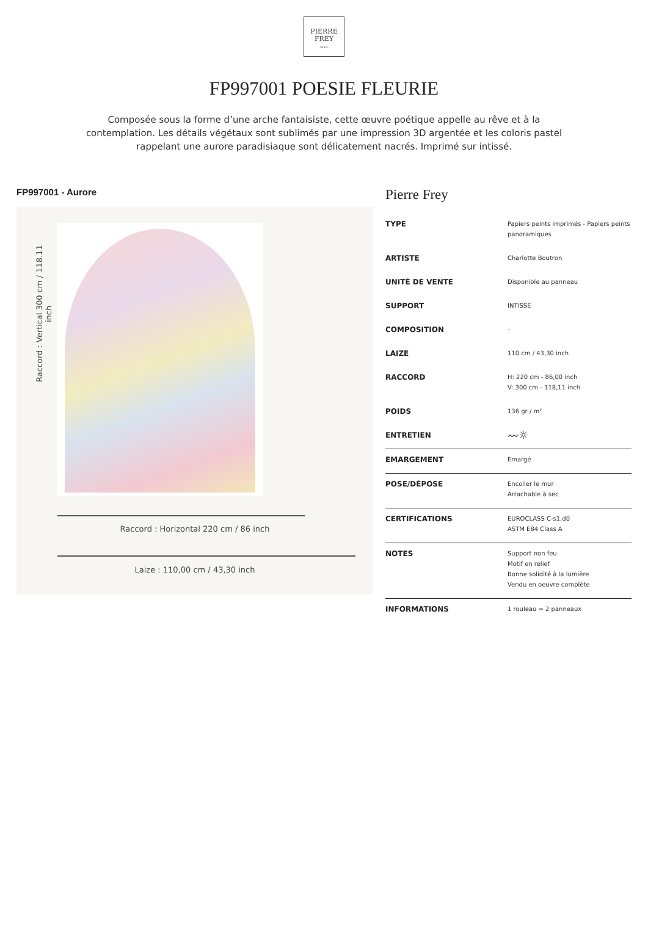PIERRE
FREY
PARIS
FP997001 POESIE FLEURIE
Composée sous la forme d’une arche fantaisiste, cette œuvre poétique appelle au rêve et à la contemplation. Les détails végétaux sont sublimés par une impression 3D argentée et les coloris pastel rappelant une aurore paradisiaque sont délicatement nacrés. Imprimé sur intissé.
FP997001 - Aurore
Raccord : Vertical 300 cm / 118.11 inch
Raccord : Horizontal 220 cm / 86 inch
Laize : 110,00 cm / 43,30 inch
Pierre Frey
| TYPE | Papiers peints imprimés - Papiers peints panoramiques |
| ARTISTE | Charlotte Boutron |
| UNITÉ DE VENTE | Disponible au panneau |
| SUPPORT | INTISSE |
| COMPOSITION | - |
| LAIZE | 110 cm / 43,30 inch |
| RACCORD | H: 220 cm - 86,00 inch V: 300 cm - 118,11 inch |
| POIDS | 136 gr / m² |
| ENTRETIEN | 〰☼ |
| EMARGEMENT | Emargé |
| POSE/DÉPOSE | Encoller le mur Arrachable à sec |
| CERTIFICATIONS | EUROCLASS C-s1,d0 ASTM E84 Class A |
| NOTES | Support non feu Motif en relief Bonne solidité à la lumière Vendu en oeuvre complète |
| INFORMATIONS | 1 rouleau = 2 panneaux |